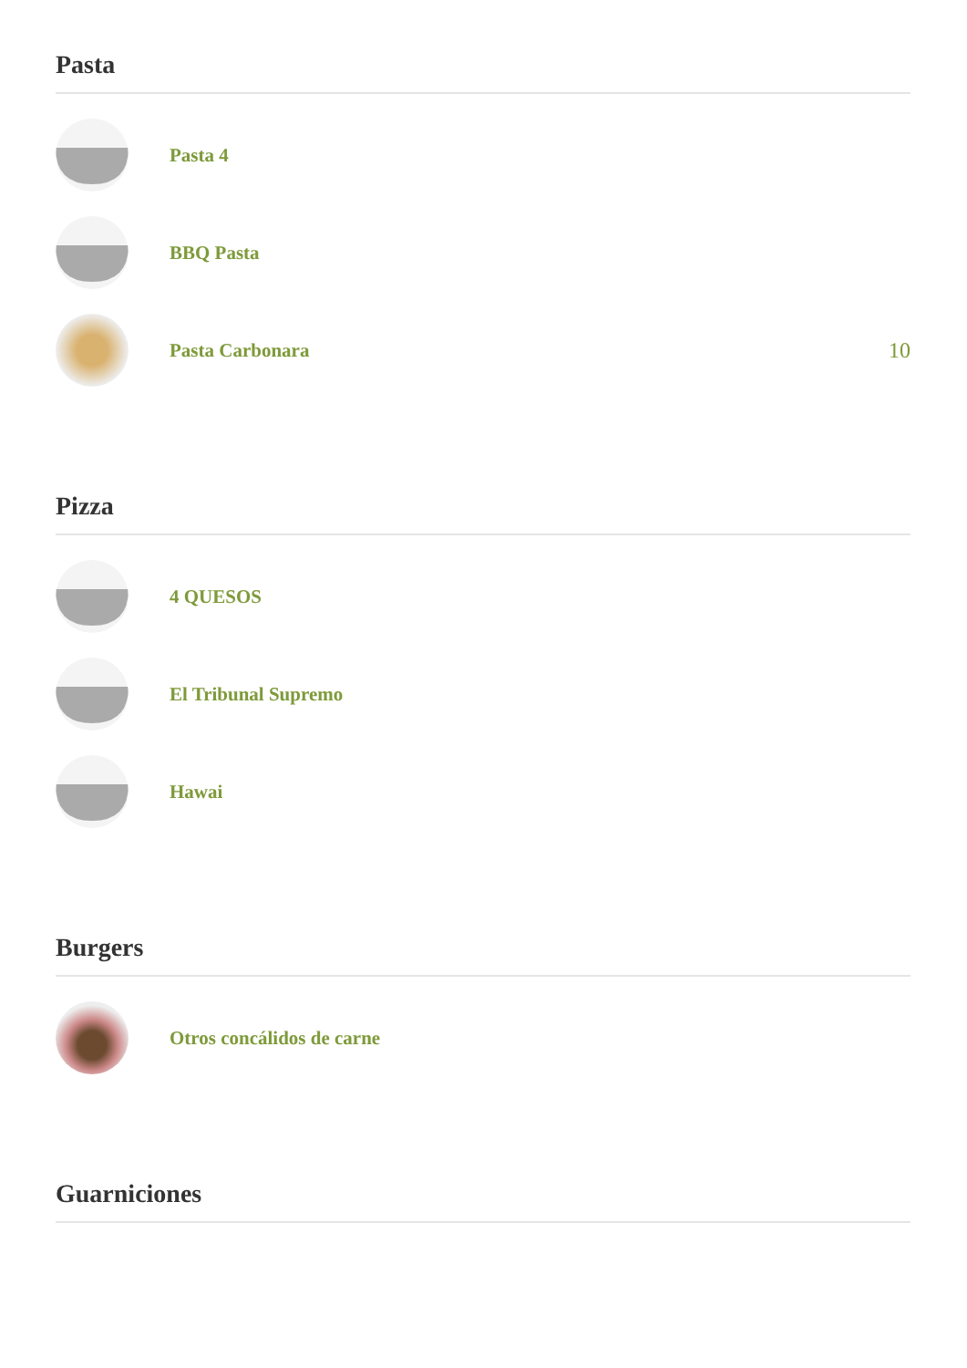Pasta
Pasta 4
BBQ Pasta
Pasta Carbonara 10
Pizza
4 QUESOS
El Tribunal Supremo
Hawai
Burgers
Otros concálidos de carne
Guarniciones